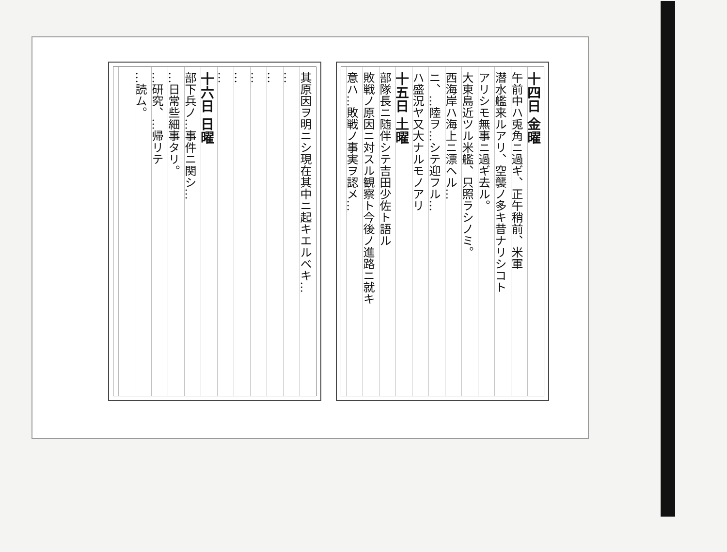十四日 金曜
午前中ハ兎角ニ過ギ、正午稍前、米軍
潜水艦来ルアリ、空襲ノ多キ昔ナリシコト
アリシモ無事ニ過ギ去ル。
大東島近ツル米艦、只照ラシノミ。
西海岸ハ海上ニ漂ヘル…
ニ、…陸ヲ…シテ迎フル…
ハ盛況ヤ又大ナルモノアリ
十五日 土曜
部隊長ニ随伴シテ吉田少佐ト語ル
敗戦ノ原因ニ対スル観察ト今後ノ進路ニ就キ
意ハ…敗戦ノ事実ヲ認メ…
其原因ヲ明ニシ現在其中ニ起キエルベキ…
…
…
…
…
…
十六日 日曜
部下兵ノ…事件ニ関シ…
…日常些細事タリ。
…研究、…帰リテ
…読ム。